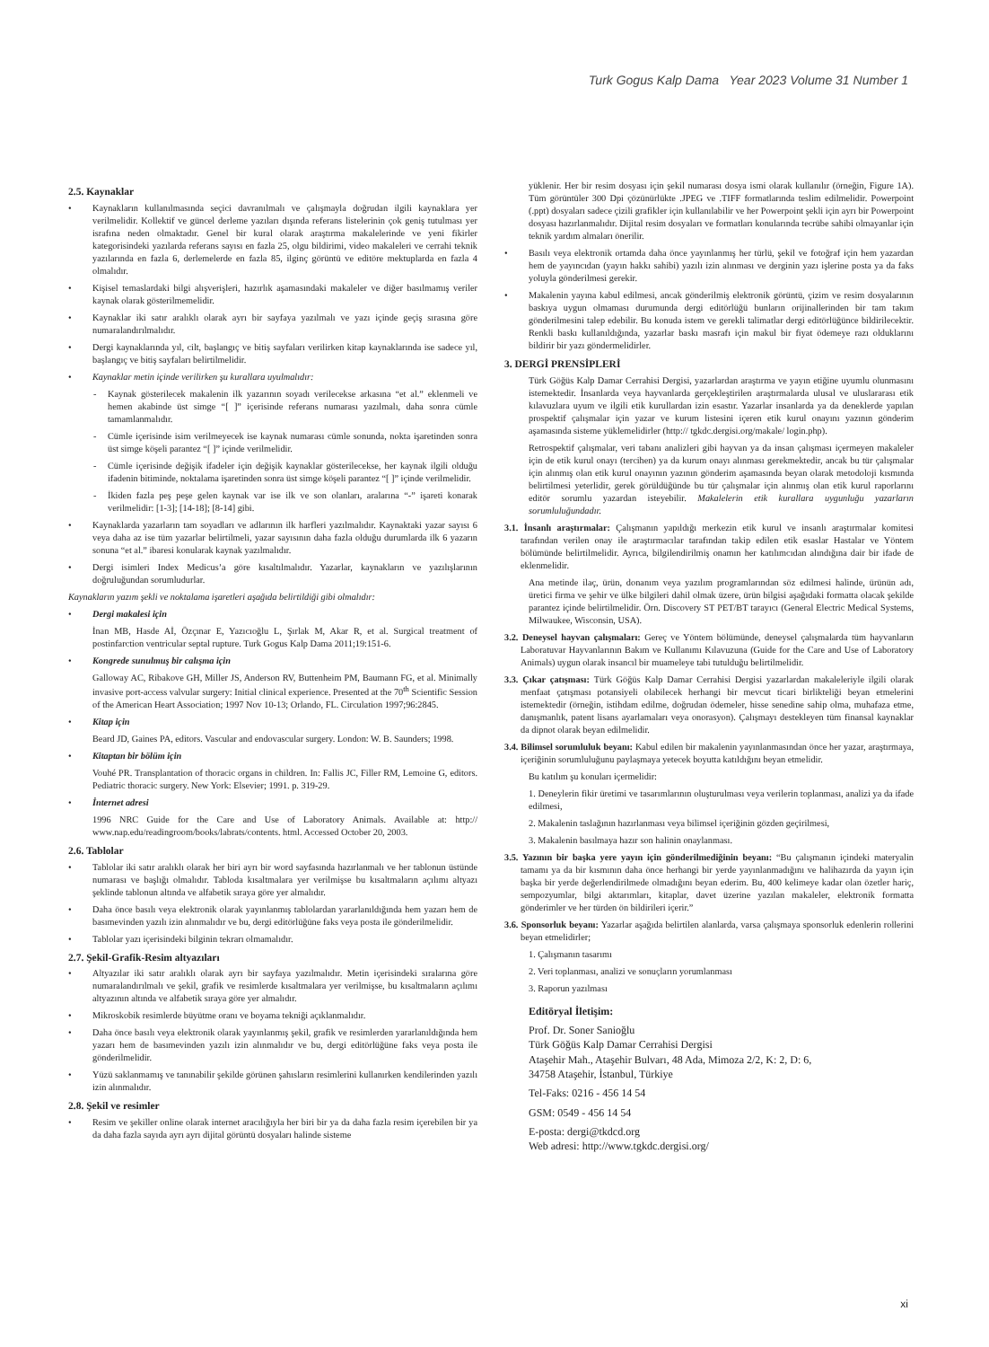Turk Gogus Kalp Dama Year 2023 Volume 31 Number 1
2.5. Kaynaklar
• Kaynakların kullanılmasında seçici davranılmalı ve çalışmayla doğrudan ilgili kaynaklara yer verilmelidir. Kollektif ve güncel derleme yazıları dışında referans listelerinin çok geniş tutulması yer israfına neden olmaktadır. Genel bir kural olarak araştırma makalelerinde ve yeni fikirler kategorisindeki yazılarda referans sayısı en fazla 25, olgu bildirimi, video makaleleri ve cerrahi teknik yazılarında en fazla 6, derlemelerde en fazla 85, ilginç görüntü ve editöre mektuplarda en fazla 4 olmalıdır.
• Kişisel temaslardaki bilgi alışverişleri, hazırlık aşamasındaki makaleler ve diğer basılmamış veriler kaynak olarak gösterilmemelidir.
• Kaynaklar iki satır aralıklı olarak ayrı bir sayfaya yazılmalı ve yazı içinde geçiş sırasına göre numaralandırılmalıdır.
• Dergi kaynaklarında yıl, cilt, başlangıç ve bitiş sayfaları verilirken kitap kaynaklarında ise sadece yıl, başlangıç ve bitiş sayfaları belirtilmelidir.
• Kaynaklar metin içinde verilirken şu kurallara uyulmalıdır:
- Kaynak gösterilecek makalenin ilk yazarının soyadı verilecekse arkasına “et al.” eklenmeli ve hemen akabinde üst simge “[ ]” içerisinde referans numarası yazılmalı, daha sonra cümle tamamlanmalıdır.
- Cümle içerisinde isim verilmeyecek ise kaynak numarası cümle sonunda, nokta işaretinden sonra üst simge köşeli parantez “[ ]” içinde verilmelidir.
- Cümle içerisinde değişik ifadeler için değişik kaynaklar gösterilecekse, her kaynak ilgili olduğu ifadenin bitiminde, noktalama işaretinden sonra üst simge köşeli parantez “[ ]” içinde verilmelidir.
- İkiden fazla peş peşe gelen kaynak var ise ilk ve son olanları, aralarına “-” işareti konarak verilmelidir: [1-3]; [14-18]; [8-14] gibi.
• Kaynaklarda yazarların tam soyadları ve adlarının ilk harfleri yazılmalıdır. Kaynaktaki yazar sayısı 6 veya daha az ise tüm yazarlar belirtilmeli, yazar sayısının daha fazla olduğu durumlarda ilk 6 yazarın sonuna “et al.” ibaresi konularak kaynak yazılmalıdır.
• Dergi isimleri Index Medicus’a göre kısaltılmalıdır. Yazarlar, kaynakların ve yazılışlarının doğruluğundan sorumludurlar.
Kaynakların yazım şekli ve noktalama işaretleri aşağıda belirtildiği gibi olmalıdır:
• Dergi makalesi için
İnan MB, Hasde Aİ, Özçınar E, Yazıcıoğlu L, Şırlak M, Akar R, et al. Surgical treatment of postinfarction ventricular septal rupture. Turk Gogus Kalp Dama 2011;19:151-6.
• Kongrede sunulmuş bir calışma için
Galloway AC, Ribakove GH, Miller JS, Anderson RV, Buttenheim PM, Baumann FG, et al. Minimally invasive port-access valvular surgery: Initial clinical experience. Presented at the 70<sup>th</sup> Scientific Session of the American Heart Association; 1997 Nov 10-13; Orlando, FL. Circulation 1997;96:2845.
• Kitap için
Beard JD, Gaines PA, editors. Vascular and endovascular surgery. London: W. B. Saunders; 1998.
• Kitaptan bir bölüm için
Vouhé PR. Transplantation of thoracic organs in children. In: Fallis JC, Filler RM, Lemoine G, editors. Pediatric thoracic surgery. New York: Elsevier; 1991. p. 319-29.
• İnternet adresi
1996 NRC Guide for the Care and Use of Laboratory Animals. Available at: http:// www.nap.edu/readingroom/books/labrats/contents. html. Accessed October 20, 2003.
2.6. Tablolar
• Tablolar iki satır aralıklı olarak her biri ayrı bir word sayfasında hazırlanmalı ve her tablonun üstünde numarası ve başlığı olmalıdır. Tabloda kısaltmalara yer verilmişse bu kısaltmaların açılımı altyazı şeklinde tablonun altında ve alfabetik sıraya göre yer almalıdır.
• Daha önce basılı veya elektronik olarak yayınlanmış tablolardan yararlanıldığında hem yazarı hem de basımevinden yazılı izin alınmalıdır ve bu, dergi editörlüğüne faks veya posta ile gönderilmelidir.
• Tablolar yazı içerisindeki bilginin tekrarı olmamalıdır.
2.7. Şekil-Grafik-Resim altyazıları
• Altyazılar iki satır aralıklı olarak ayrı bir sayfaya yazılmalıdır. Metin içerisindeki sıralarına göre numaralandırılmalı ve şekil, grafik ve resimlerde kısaltmalara yer verilmişse, bu kısaltmaların açılımı altyazının altında ve alfabetik sıraya göre yer almalıdır.
• Mikroskobik resimlerde büyütme oranı ve boyama tekniği açıklanmalıdır.
• Daha önce basılı veya elektronik olarak yayınlanmış şekil, grafik ve resimlerden yararlanıldığında hem yazarı hem de basımevinden yazılı izin alınmalıdır ve bu, dergi editörlüğüne faks veya posta ile gönderilmelidir.
• Yüzü saklanmamış ve tanınabilir şekilde görünen şahısların resimlerini kullanırken kendilerinden yazılı izin alınmalıdır.
2.8. Şekil ve resimler
• Resim ve şekiller online olarak internet aracılığıyla her biri bir ya da daha fazla resim içerebilen bir ya da daha fazla sayıda ayrı ayrı dijital görüntü dosyaları halinde sisteme
yüklenir. Her bir resim dosyası için şekil numarası dosya ismi olarak kullanılır (örneğin, Figure 1A). Tüm görüntüler 300 Dpi çözünürlükte .JPEG ve .TIFF formatlarında teslim edilmelidir. Powerpoint (.ppt) dosyaları sadece çizili grafikler için kullanılabilir ve her Powerpoint şekli için ayrı bir Powerpoint dosyası hazırlanmalıdır. Dijital resim dosyaları ve formatları konularında tecrübe sahibi olmayanlar için teknik yardım almaları önerilir.
• Basılı veya elektronik ortamda daha önce yayınlanmış her türlü, şekil ve fotoğraf için hem yazardan hem de yayıncıdan (yayın hakkı sahibi) yazılı izin alınması ve derginin yazı işlerine posta ya da faks yoluyla gönderilmesi gerekir.
• Makalenin yayına kabul edilmesi, ancak gönderilmiş elektronik görüntü, çizim ve resim dosyalarının baskıya uygun olmaması durumunda dergi editörlüğü bunların orijinallerinden bir tam takım gönderilmesini talep edebilir. Bu konuda istem ve gerekli talimatlar dergi editörlüğünce bildirilecektir. Renkli baskı kullanıldığında, yazarlar baskı masrafı için makul bir fiyat ödemeye razı olduklarını bildirir bir yazı göndermelidirler.
3. DERGİ PRENSİPLERİ
Türk Göğüs Kalp Damar Cerrahisi Dergisi, yazarlardan araştırma ve yayın etiğine uyumlu olunmasını istemektedir. İnsanlarda veya hayvanlarda gerçekleştirilen araştırmalarda ulusal ve uluslararası etik kılavuzlara uyum ve ilgili etik kurullardan izin esastır. Yazarlar insanlarda ya da deneklerde yapılan prospektif çalışmalar için yazar ve kurum listesini içeren etik kurul onayını yazının gönderim aşamasında sisteme yüklemelidirler (http:// tgkdc.dergisi.org/makale/ login.php).
Retrospektif çalışmalar, veri tabanı analizleri gibi hayvan ya da insan çalışması içermeyen makaleler için de etik kurul onayı (tercihen) ya da kurum onayı alınması gerekmektedir, ancak bu tür çalışmalar için alınmış olan etik kurul onayının yazının gönderim aşamasında beyan olarak metodoloji kısmında belirtilmesi yeterlidir, gerek görüldüğünde bu tür çalışmalar için alınmış olan etik kurul raporlarını editör sorumlu yazardan isteyebilir. Makalelerin etik kurallara uygunluğu yazarların sorumluluğundadır.
3.1. İnsanlı araştırmalar: Çalışmanın yapıldığı merkezin etik kurul ve insanlı araştırmalar komitesi tarafından verilen onay ile araştırmacılar tarafından takip edilen etik esaslar Hastalar ve Yöntem bölümünde belirtilmelidir. Ayrıca, bilgilendirilmiş onamın her katılımcıdan alındığına dair bir ifade de eklenmelidir.
Ana metinde ilaç, ürün, donanım veya yazılım programlarından söz edilmesi halinde, ürünün adı, üretici firma ve şehir ve ülke bilgileri dahil olmak üzere, ürün bilgisi aşağıdaki formatta olacak şekilde parantez içinde belirtilmelidir. Örn. Discovery ST PET/BT tarayıcı (General Electric Medical Systems, Milwaukee, Wisconsin, USA).
3.2. Deneysel hayvan çalışmaları: Gereç ve Yöntem bölümünde, deneysel çalışmalarda tüm hayvanların Laboratuvar Hayvanlarının Bakım ve Kullanımı Kılavuzuna (Guide for the Care and Use of Laboratory Animals) uygun olarak insancıl bir muameleye tabi tutulduğu belirtilmelidir.
3.3. Çıkar çatışması: Türk Göğüs Kalp Damar Cerrahisi Dergisi yazarlardan makaleleriyle ilgili olarak menfaat çatışması potansiyeli olabilecek herhangi bir mevcut ticari birlikteliği beyan etmelerini istemektedir (örneğin, istihdam edilme, doğrudan ödemeler, hisse senedine sahip olma, muhafaza etme, danışmanlık, patent lisans ayarlamaları veya onorasyon). Çalışmayı destekleyen tüm finansal kaynaklar da dipnot olarak beyan edilmelidir.
3.4. Bilimsel sorumluluk beyanı: Kabul edilen bir makalenin yayınlanmasından önce her yazar, araştırmaya, içeriğinin sorumluluğunu paylaşmaya yetecek boyutta katıldığını beyan etmelidir.
Bu katılım şu konuları içermelidir:
1. Deneylerin fikir üretimi ve tasarımlarının oluşturulması veya verilerin toplanması, analizi ya da ifade edilmesi,
2. Makalenin taslağının hazırlanması veya bilimsel içeriğinin gözden geçirilmesi,
3. Makalenin basılmaya hazır son halinin onaylanması.
3.5. Yazının bir başka yere yayın için gönderilmediğinin beyanı: “Bu çalışmanın içindeki materyalin tamamı ya da bir kısmının daha önce herhangi bir yerde yayınlanmadığını ve halihazırda da yayın için başka bir yerde değerlendirilmede olmadığını beyan ederim. Bu, 400 kelimeye kadar olan özetler hariç, sempozyumlar, bilgi aktarımları, kitaplar, davet üzerine yazılan makaleler, elektronik formatta gönderimler ve her türden ön bildirileri içerir.”
3.6. Sponsorluk beyanı: Yazarlar aşağıda belirtilen alanlarda, varsa çalışmaya sponsorluk edenlerin rollerini beyan etmelidirler;
1. Çalışmanın tasarımı
2. Veri toplanması, analizi ve sonuçların yorumlanması
3. Raporun yazılması
Editöryal İletişim:
Prof. Dr. Soner Sanioğlu
Türk Göğüs Kalp Damar Cerrahisi Dergisi
Ataşehir Mah., Ataşehir Bulvarı, 48 Ada, Mimoza 2/2, K: 2, D: 6,
34758 Ataşehir, İstanbul, Türkiye
Tel-Faks: 0216 - 456 14 54
GSM: 0549 - 456 14 54
E-posta: dergi@tkdcd.org
Web adresi: http://www.tgkdc.dergisi.org/
xi